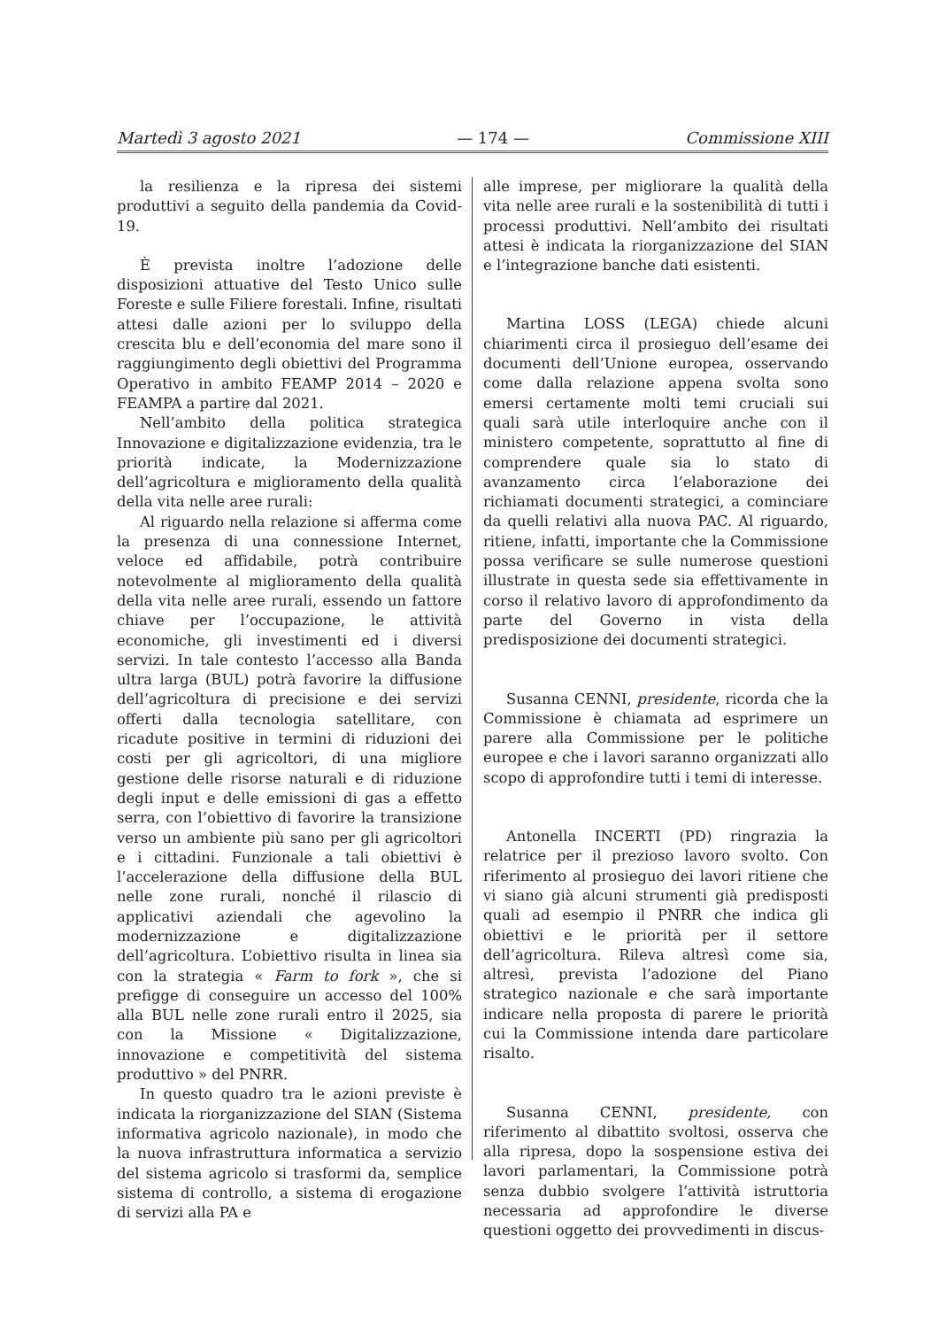Martedì 3 agosto 2021 — 174 — Commissione XIII
la resilienza e la ripresa dei sistemi produttivi a seguito della pandemia da Covid-19.
È prevista inoltre l’adozione delle disposizioni attuative del Testo Unico sulle Foreste e sulle Filiere forestali. Infine, risultati attesi dalle azioni per lo sviluppo della crescita blu e dell’economia del mare sono il raggiungimento degli obiettivi del Programma Operativo in ambito FEAMP 2014 – 2020 e FEAMPA a partire dal 2021.
Nell’ambito della politica strategica Innovazione e digitalizzazione evidenzia, tra le priorità indicate, la Modernizzazione dell’agricoltura e miglioramento della qualità della vita nelle aree rurali:
Al riguardo nella relazione si afferma come la presenza di una connessione Internet, veloce ed affidabile, potrà contribuire notevolmente al miglioramento della qualità della vita nelle aree rurali, essendo un fattore chiave per l’occupazione, le attività economiche, gli investimenti ed i diversi servizi. In tale contesto l’accesso alla Banda ultra larga (BUL) potrà favorire la diffusione dell’agricoltura di precisione e dei servizi offerti dalla tecnologia satellitare, con ricadute positive in termini di riduzioni dei costi per gli agricoltori, di una migliore gestione delle risorse naturali e di riduzione degli input e delle emissioni di gas a effetto serra, con l’obiettivo di favorire la transizione verso un ambiente più sano per gli agricoltori e i cittadini. Funzionale a tali obiettivi è l’accelerazione della diffusione della BUL nelle zone rurali, nonché il rilascio di applicativi aziendali che agevolino la modernizzazione e digitalizzazione dell’agricoltura. L’obiettivo risulta in linea sia con la strategia « Farm to fork », che si prefigge di conseguire un accesso del 100% alla BUL nelle zone rurali entro il 2025, sia con la Missione « Digitalizzazione, innovazione e competitività del sistema produttivo » del PNRR.
In questo quadro tra le azioni previste è indicata la riorganizzazione del SIAN (Sistema informativa agricolo nazionale), in modo che la nuova infrastruttura informatica a servizio del sistema agricolo si trasformi da, semplice sistema di controllo, a sistema di erogazione di servizi alla PA e
alle imprese, per migliorare la qualità della vita nelle aree rurali e la sostenibilità di tutti i processi produttivi. Nell’ambito dei risultati attesi è indicata la riorganizzazione del SIAN e l’integrazione banche dati esistenti.
Martina LOSS (LEGA) chiede alcuni chiarimenti circa il prosieguo dell’esame dei documenti dell’Unione europea, osservando come dalla relazione appena svolta sono emersi certamente molti temi cruciali sui quali sarà utile interloquire anche con il ministero competente, soprattutto al fine di comprendere quale sia lo stato di avanzamento circa l’elaborazione dei richiamati documenti strategici, a cominciare da quelli relativi alla nuova PAC. Al riguardo, ritiene, infatti, importante che la Commissione possa verificare se sulle numerose questioni illustrate in questa sede sia effettivamente in corso il relativo lavoro di approfondimento da parte del Governo in vista della predisposizione dei documenti strategici.
Susanna CENNI, presidente, ricorda che la Commissione è chiamata ad esprimere un parere alla Commissione per le politiche europee e che i lavori saranno organizzati allo scopo di approfondire tutti i temi di interesse.
Antonella INCERTI (PD) ringrazia la relatrice per il prezioso lavoro svolto. Con riferimento al prosieguo dei lavori ritiene che vi siano già alcuni strumenti già predisposti quali ad esempio il PNRR che indica gli obiettivi e le priorità per il settore dell’agricoltura. Rileva altresì come sia, altresì, prevista l’adozione del Piano strategico nazionale e che sarà importante indicare nella proposta di parere le priorità cui la Commissione intenda dare particolare risalto.
Susanna CENNI, presidente, con riferimento al dibattito svoltosi, osserva che alla ripresa, dopo la sospensione estiva dei lavori parlamentari, la Commissione potrà senza dubbio svolgere l’attività istruttoria necessaria ad approfondire le diverse questioni oggetto dei provvedimenti in discus-